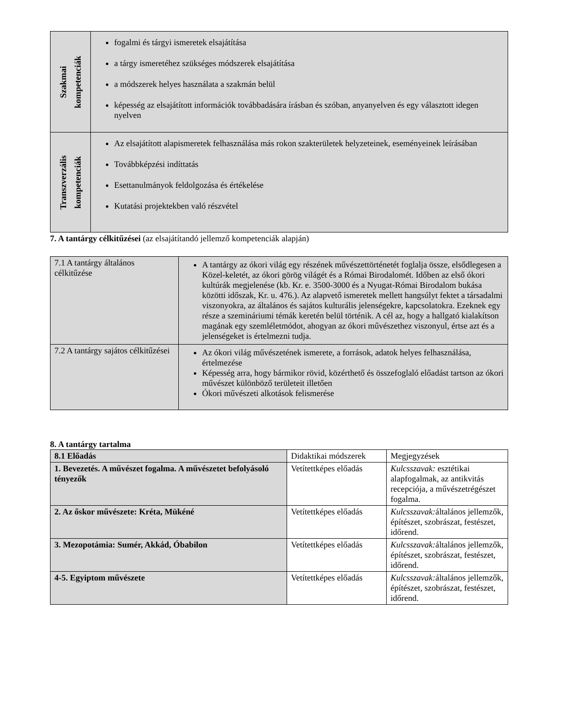| Szakmai kompetenciák | fogalmi és tárgyi ismeretek elsajátítása a tárgy ismeretéhez szükséges módszerek elsajátítása a módszerek helyes használata a szakmán belül képesség az elsajátított információk továbbadására írásban és szóban, anyanyelven és egy választott idegen nyelven |
| Transzverzális kompetenciák | Az elsajátított alapismeretek felhasználása más rokon szakterületek helyzeteinek, eseményeinek leírásában Továbbképzési indíttatás Esettanulmányok feldolgozása és értékelése Kutatási projektekben való részvétel |
7. A tantárgy célkitűzései (az elsajátítandó jellemző kompetenciák alapján)
| 7.1 A tantárgy általános célkitűzése | A tantárgy az ókori világ egy részének művészettörténetét foglalja össze, elsődlegesen a Közel-keletét, az ókori görög világét és a Római Birodalomét. Időben az első ókori kultúrák megjelenése (kb. Kr. e. 3500-3000 és a Nyugat-Római Birodalom bukása közötti időszak, Kr. u. 476.). Az alapvető ismeretek mellett hangsúlyt fektet a társadalmi viszonyokra, az általános és sajátos kulturális jelenségekre, kapcsolatokra. Ezeknek egy része a szemináriumi témák keretén belül történik. A cél az, hogy a hallgató kialakítson magának egy szemléletmódot, ahogyan az ókori művészethez viszonyul, értse azt és a jelenségeket is értelmezni tudja. |
| 7.2 A tantárgy sajátos célkitűzései | Az ókori világ művészetének ismerete, a források, adatok helyes felhasználása, értelmezése Képesség arra, hogy bármikor rövid, közérthető és összefoglaló előadást tartson az ókori művészet különböző területeit illetően Ókori művészeti alkotások felismerése |
8. A tantárgy tartalma
| 8.1 Előadás | Didaktikai módszerek | Megjegyzések |
| --- | --- | --- |
| 1. Bevezetés. A művészet fogalma. A művészetet befolyásoló tényezők | Vetítettképes előadás | Kulcsszavak: esztétikai alapfogalmak, az antikvitás recepciója, a művészetrégészet fogalma. |
| 2. Az őskor művészete: Kréta, Mükéné | Vetítettképes előadás | Kulcsszavak: általános jellemzők, építészet, szobrászat, festészet, időrend. |
| 3. Mezopotámia: Sumér, Akkád, Óbabilon | Vetítettképes előadás | Kulcsszavak: általános jellemzők, építészet, szobrászat, festészet, időrend. |
| 4-5. Egyiptom művészete | Vetítettképes előadás | Kulcsszavak: általános jellemzők, építészet, szobrászat, festészet, időrend. |